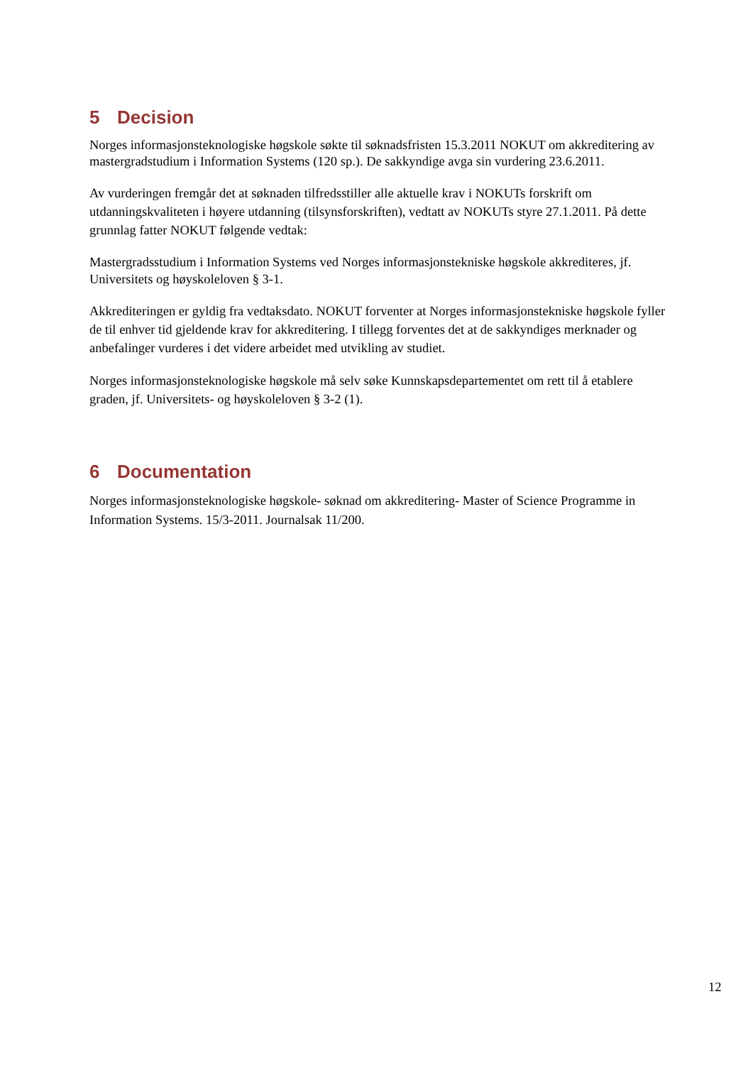5 Decision
Norges informasjonsteknologiske høgskole søkte til søknadsfristen 15.3.2011 NOKUT om akkreditering av mastergradstudium i Information Systems (120 sp.). De sakkyndige avga sin vurdering 23.6.2011.
Av vurderingen fremgår det at søknaden tilfredsstiller alle aktuelle krav i NOKUTs forskrift om utdanningskvaliteten i høyere utdanning (tilsynsforskriften), vedtatt av NOKUTs styre 27.1.2011. På dette grunnlag fatter NOKUT følgende vedtak:
Mastergradsstudium i Information Systems ved Norges informasjonstekniske høgskole akkrediteres, jf. Universitets og høyskoleloven § 3-1.
Akkrediteringen er gyldig fra vedtaksdato. NOKUT forventer at Norges informasjonstekniske høgskole fyller de til enhver tid gjeldende krav for akkreditering. I tillegg forventes det at de sakkyndiges merknader og anbefalinger vurderes i det videre arbeidet med utvikling av studiet.
Norges informasjonsteknologiske høgskole må selv søke Kunnskapsdepartementet om rett til å etablere graden, jf. Universitets- og høyskoleloven § 3-2 (1).
6 Documentation
Norges informasjonsteknologiske høgskole- søknad om akkreditering- Master of Science Programme in Information Systems. 15/3-2011. Journalsak 11/200.
12